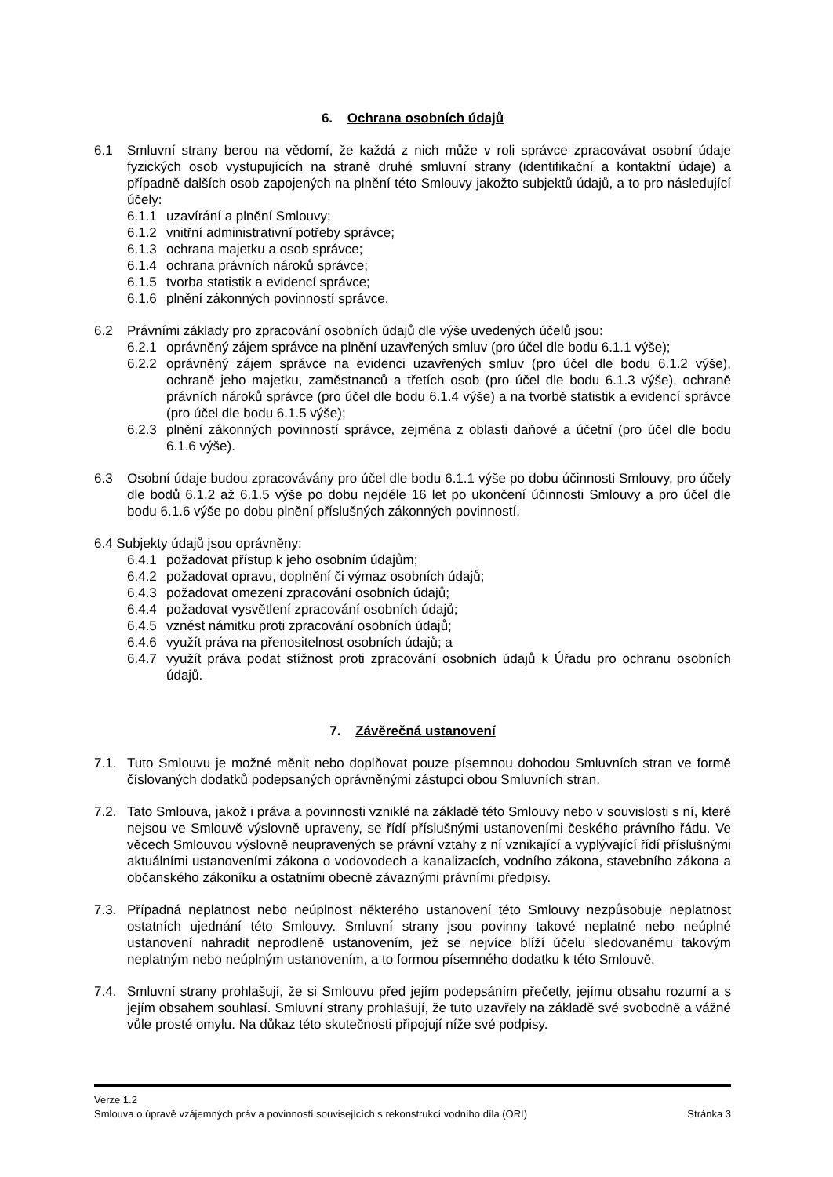6. Ochrana osobních údajů
6.1 Smluvní strany berou na vědomí, že každá z nich může v roli správce zpracovávat osobní údaje fyzických osob vystupujících na straně druhé smluvní strany (identifikační a kontaktní údaje) a případně dalších osob zapojených na plnění této Smlouvy jakožto subjektů údajů, a to pro následující účely:
6.1.1 uzavírání a plnění Smlouvy;
6.1.2 vnitřní administrativní potřeby správce;
6.1.3 ochrana majetku a osob správce;
6.1.4 ochrana právních nároků správce;
6.1.5 tvorba statistik a evidencí správce;
6.1.6 plnění zákonných povinností správce.
6.2 Právními základy pro zpracování osobních údajů dle výše uvedených účelů jsou:
6.2.1 oprávněný zájem správce na plnění uzavřených smluv (pro účel dle bodu 6.1.1 výše);
6.2.2 oprávněný zájem správce na evidenci uzavřených smluv (pro účel dle bodu 6.1.2 výše), ochraně jeho majetku, zaměstnanců a třetích osob (pro účel dle bodu 6.1.3 výše), ochraně právních nároků správce (pro účel dle bodu 6.1.4 výše) a na tvorbě statistik a evidencí správce (pro účel dle bodu 6.1.5 výše);
6.2.3 plnění zákonných povinností správce, zejména z oblasti daňové a účetní (pro účel dle bodu 6.1.6 výše).
6.3 Osobní údaje budou zpracovávány pro účel dle bodu 6.1.1 výše po dobu účinnosti Smlouvy, pro účely dle bodů 6.1.2 až 6.1.5 výše po dobu nejdéle 16 let po ukončení účinnosti Smlouvy a pro účel dle bodu 6.1.6 výše po dobu plnění příslušných zákonných povinností.
6.4 Subjekty údajů jsou oprávněny:
6.4.1 požadovat přístup k jeho osobním údajům;
6.4.2 požadovat opravu, doplnění či výmaz osobních údajů;
6.4.3 požadovat omezení zpracování osobních údajů;
6.4.4 požadovat vysvětlení zpracování osobních údajů;
6.4.5 vznést námitku proti zpracování osobních údajů;
6.4.6 využít práva na přenositelnost osobních údajů; a
6.4.7 využít práva podat stížnost proti zpracování osobních údajů k Úřadu pro ochranu osobních údajů.
7. Závěrečná ustanovení
7.1. Tuto Smlouvu je možné měnit nebo doplňovat pouze písemnou dohodou Smluvních stran ve formě číslovaných dodatků podepsaných oprávněnými zástupci obou Smluvních stran.
7.2. Tato Smlouva, jakož i práva a povinnosti vzniklé na základě této Smlouvy nebo v souvislosti s ní, které nejsou ve Smlouvě výslovně upraveny, se řídí příslušnými ustanoveními českého právního řádu. Ve věcech Smlouvou výslovně neupravených se právní vztahy z ní vznikající a vyplývající řídí příslušnými aktuálními ustanoveními zákona o vodovodech a kanalizacích, vodního zákona, stavebního zákona a občanského zákoníku a ostatními obecně závaznými právními předpisy.
7.3. Případná neplatnost nebo neúplnost některého ustanovení této Smlouvy nezpůsobuje neplatnost ostatních ujednání této Smlouvy. Smluvní strany jsou povinny takové neplatné nebo neúplné ustanovení nahradit neprodleně ustanovením, jež se nejvíce blíží účelu sledovanému takovým neplatným nebo neúplným ustanovením, a to formou písemného dodatku k této Smlouvě.
7.4. Smluvní strany prohlašují, že si Smlouvu před jejím podepsáním přečetly, jejímu obsahu rozumí a s jejím obsahem souhlasí. Smluvní strany prohlašují, že tuto uzavřely na základě své svobodně a vážné vůle prosté omylu. Na důkaz této skutečnosti připojují níže své podpisy.
Verze 1.2
Smlouva o úpravě vzájemných práv a povinností souvisejících s rekonstrukcí vodního díla (ORI) Stránka 3